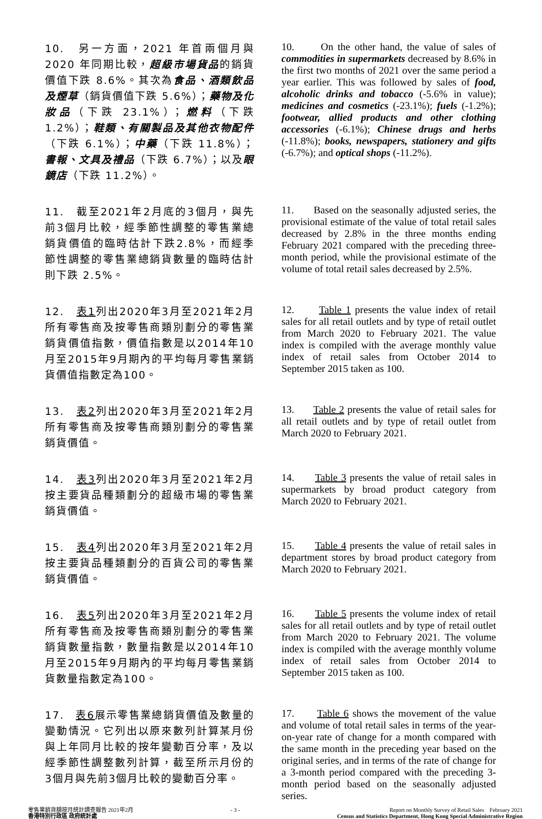10.　另一方面，2021 年首兩個月與 2020 年同期比較，超級市場貨品的銷貨價值下跌 8.6%。其次為食品、酒類飲品及煙草（銷貨價值下跌 5.6%）；藥物及化妝品（下跌 23.1%）；燃料（下跌 1.2%）；鞋類、有關製品及其他衣物配件（下跌 6.1%）；中藥（下跌 11.8%）；書報、文具及禮品（下跌 6.7%）；以及眼鏡店（下跌 11.2%）。
10. On the other hand, the value of sales of commodities in supermarkets decreased by 8.6% in the first two months of 2021 over the same period a year earlier. This was followed by sales of food, alcoholic drinks and tobacco (-5.6% in value); medicines and cosmetics (-23.1%); fuels (-1.2%); footwear, allied products and other clothing accessories (-6.1%); Chinese drugs and herbs (-11.8%); books, newspapers, stationery and gifts (-6.7%); and optical shops (-11.2%).
11.　截至2021年2月底的3個月，與先前3個月比較，經季節性調整的零售業總銷貨價值的臨時估計下跌2.8%，而經季節性調整的零售業總銷貨數量的臨時估計則下跌 2.5%。
11. Based on the seasonally adjusted series, the provisional estimate of the value of total retail sales decreased by 2.8% in the three months ending February 2021 compared with the preceding three-month period, while the provisional estimate of the volume of total retail sales decreased by 2.5%.
12.　表1列出2020年3月至2021年2月所有零售商及按零售商類別劃分的零售業銷貨價值指數，價值指數是以2014年10月至2015年9月期內的平均每月零售業銷貨價值指數定為100。
12. Table 1 presents the value index of retail sales for all retail outlets and by type of retail outlet from March 2020 to February 2021. The value index is compiled with the average monthly value index of retail sales from October 2014 to September 2015 taken as 100.
13.　表2列出2020年3月至2021年2月所有零售商及按零售商類別劃分的零售業銷貨價值。
13. Table 2 presents the value of retail sales for all retail outlets and by type of retail outlet from March 2020 to February 2021.
14.　表3列出2020年3月至2021年2月按主要貨品種類劃分的超級市場的零售業銷貨價值。
14. Table 3 presents the value of retail sales in supermarkets by broad product category from March 2020 to February 2021.
15.　表4列出2020年3月至2021年2月按主要貨品種類劃分的百貨公司的零售業銷貨價值。
15. Table 4 presents the value of retail sales in department stores by broad product category from March 2020 to February 2021.
16.　表5列出2020年3月至2021年2月所有零售商及按零售商類別劃分的零售業銷貨數量指數，數量指數是以2014年10月至2015年9月期內的平均每月零售業銷貨數量指數定為100。
16. Table 5 presents the volume index of retail sales for all retail outlets and by type of retail outlet from March 2020 to February 2021. The volume index is compiled with the average monthly volume index of retail sales from October 2014 to September 2015 taken as 100.
17.　表6展示零售業總銷貨價值及數量的變動情況。它列出以原來數列計算某月份與上年同月比較的按年變動百分率，及以經季節性調整數列計算，截至所示月份的3個月與先前3個月比較的變動百分率。
17. Table 6 shows the movement of the value and volume of total retail sales in terms of the year-on-year rate of change for a month compared with the same month in the preceding year based on the original series, and in terms of the rate of change for a 3-month period compared with the preceding 3-month period based on the seasonally adjusted series.
零售業銷貨額按月統計調查報告 2021年2月
香港特別行政區 政府統計處
- 3 - Report on Monthly Survey of Retail Sales February 2021
Census and Statistics Department, Hong Kong Special Administrative Region